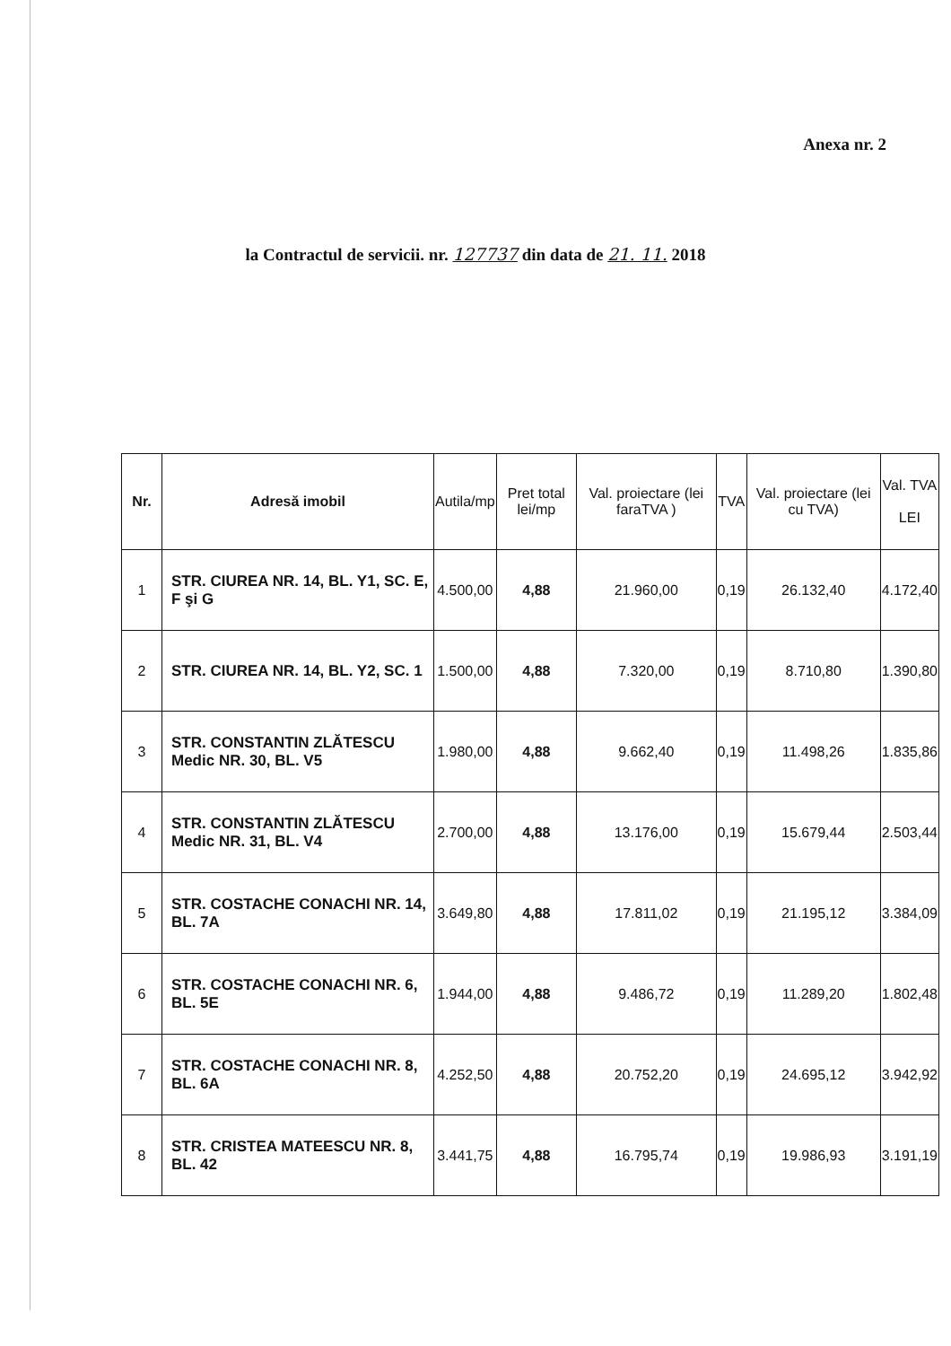Anexa nr. 2
la Contractul de servicii. nr. 127737 din data de 21. 11. 2018
| Nr. | Adresă imobil | Autila/mp | Pret total lei/mp | Val. proiectare (lei faraTVA ) | TVA | Val. proiectare (lei cu TVA) | Val. TVA LEI |
| --- | --- | --- | --- | --- | --- | --- | --- |
| 1 | STR. CIUREA NR. 14, BL. Y1, SC. E, F şi G | 4.500,00 | 4,88 | 21.960,00 | 0,19 | 26.132,40 | 4.172,40 |
| 2 | STR. CIUREA NR. 14, BL. Y2, SC. 1 | 1.500,00 | 4,88 | 7.320,00 | 0,19 | 8.710,80 | 1.390,80 |
| 3 | STR. CONSTANTIN ZLĂTESCU Medic NR. 30, BL. V5 | 1.980,00 | 4,88 | 9.662,40 | 0,19 | 11.498,26 | 1.835,86 |
| 4 | STR. CONSTANTIN ZLĂTESCU Medic NR. 31, BL. V4 | 2.700,00 | 4,88 | 13.176,00 | 0,19 | 15.679,44 | 2.503,44 |
| 5 | STR. COSTACHE CONACHI NR. 14, BL. 7A | 3.649,80 | 4,88 | 17.811,02 | 0,19 | 21.195,12 | 3.384,09 |
| 6 | STR. COSTACHE CONACHI NR. 6, BL. 5E | 1.944,00 | 4,88 | 9.486,72 | 0,19 | 11.289,20 | 1.802,48 |
| 7 | STR. COSTACHE CONACHI NR. 8, BL. 6A | 4.252,50 | 4,88 | 20.752,20 | 0,19 | 24.695,12 | 3.942,92 |
| 8 | STR. CRISTEA MATEESCU NR. 8, BL. 42 | 3.441,75 | 4,88 | 16.795,74 | 0,19 | 19.986,93 | 3.191,19 |